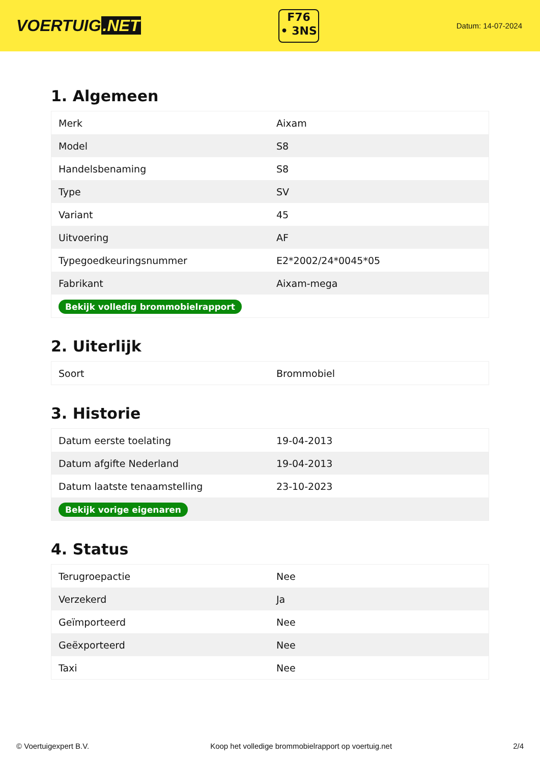VOERTUIG.NET
F76
• 3NS
Datum: 14-07-2024
1. Algemeen
| Merk | Aixam |
| Model | S8 |
| Handelsbenaming | S8 |
| Type | SV |
| Variant | 45 |
| Uitvoering | AF |
| Typegoedkeuringsnummer | E2*2002/24*0045*05 |
| Fabrikant | Aixam-mega |
| Bekijk volledig brommobielrapport | |
2. Uiterlijk
| Soort | Brommobiel |
3. Historie
| Datum eerste toelating | 19-04-2013 |
| Datum afgifte Nederland | 19-04-2013 |
| Datum laatste tenaamstelling | 23-10-2023 |
| Bekijk vorige eigenaren | |
4. Status
| Terugroepactie | Nee |
| Verzekerd | Ja |
| Geïmporteerd | Nee |
| Geëxporteerd | Nee |
| Taxi | Nee |
© Voertuigexpert B.V. Koop het volledige brommobielrapport op voertuig.net 2/4